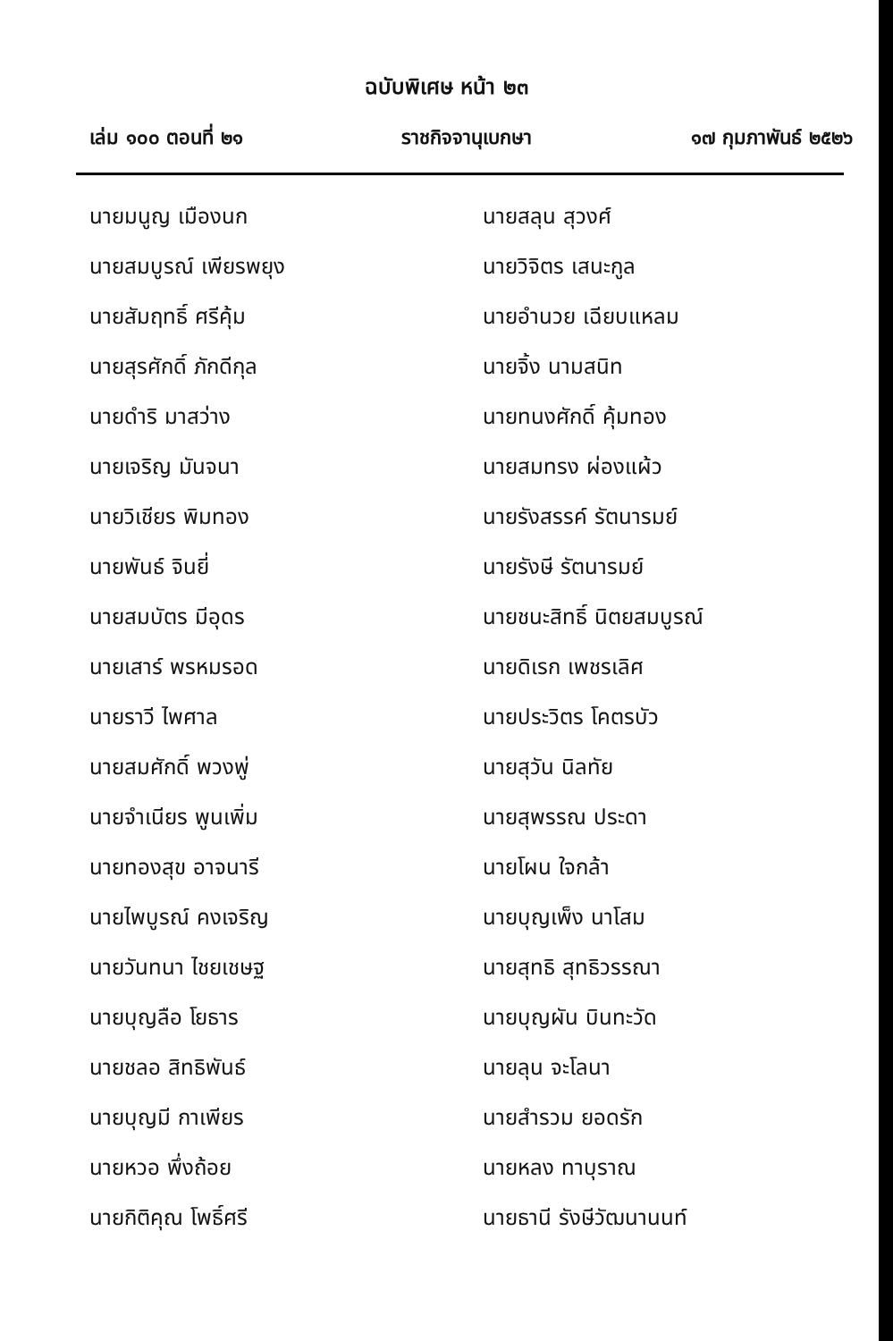ฉบับพิเศษ หน้า ๒๓
เล่ม ๑๐๐ ตอนที่ ๒๑ ราชกิจจานุเบกษา ๑๗ กุมภาพันธ์ ๒๕๒๖
นายมนูญ เมืองนก
นายสมบูรณ์ เพียรพยุง
นายสัมฤทธิ์ ศรีคุ้ม
นายสุรศักดิ์ ภักดีกุล
นายดำริ มาสว่าง
นายเจริญ มันจนา
นายวิเชียร พิมทอง
นายพันธ์ จินยี่
นายสมบัตร มีอุดร
นายเสาร์ พรหมรอด
นายราวี ไพศาล
นายสมศักดิ์ พวงพู่
นายจำเนียร พูนเพิ่ม
นายทองสุข อาจนารี
นายไพบูรณ์ คงเจริญ
นายวันทนา ไชยเชษฐ
นายบุญลือ โยธาร
นายชลอ สิทธิพันธ์
นายบุญมี กาเพียร
นายหวอ พึ่งถ้อย
นายกิติคุณ โพธิ์ศรี
นายสลุน สุวงศ์
นายวิจิตร เสนะกูล
นายอำนวย เฉียบแหลม
นายจิ้ง นามสนิท
นายทนงศักดิ์ คุ้มทอง
นายสมทรง ผ่องแผ้ว
นายรังสรรค์ รัตนารมย์
นายรังษี รัตนารมย์
นายชนะสิทธิ์ นิตยสมบูรณ์
นายดิเรก เพชรเลิศ
นายประวิตร โคตรบัว
นายสุวัน นิลทัย
นายสุพรรณ ประดา
นายโผน ใจกล้า
นายบุญเพ็ง นาโสม
นายสุทธิ สุทธิวรรณา
นายบุญผัน บินทะวัด
นายลุน จะโลนา
นายสำรวม ยอดรัก
นายหลง ทาบุราณ
นายธานี รังษีวัฒนานนท์